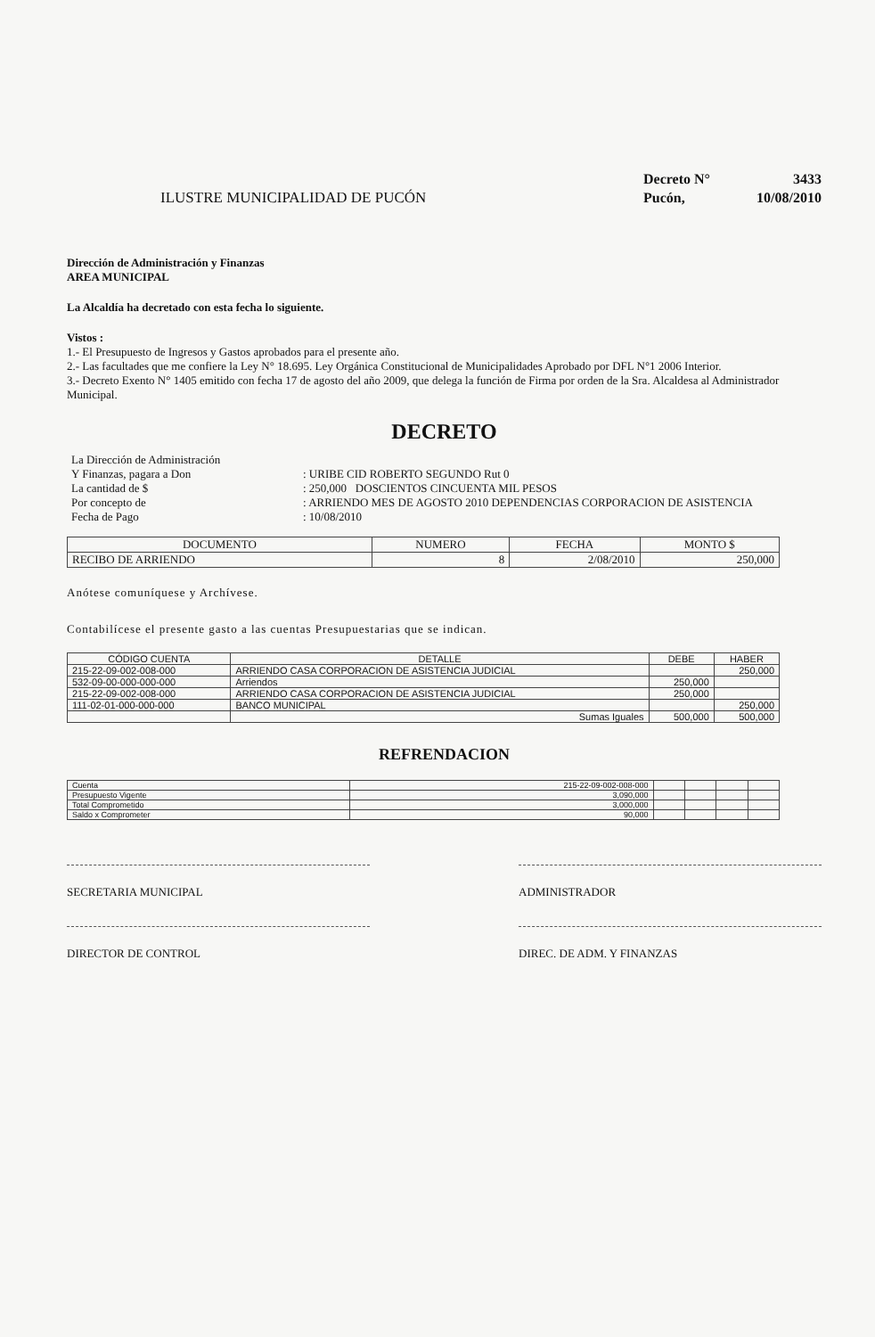ILUSTRE MUNICIPALIDAD DE PUCÓN
Decreto N° 3433
Pucón, 10/08/2010
Dirección de Administración y Finanzas
AREA MUNICIPAL
La Alcaldía ha decretado con esta fecha lo siguiente.
Vistos :
1.- El Presupuesto de Ingresos y Gastos aprobados para el presente año.
2.- Las facultades que me confiere la Ley N° 18.695. Ley Orgánica Constitucional de Municipalidades Aprobado por DFL N°1 2006 Interior.
3.- Decreto Exento N° 1405 emitido con fecha 17 de agosto del año 2009, que delega la función de Firma por orden de la Sra. Alcaldesa al Administrador Municipal.
DECRETO
| La Dirección de Administración | |
| Y Finanzas, pagara a Don | : URIBE CID ROBERTO SEGUNDO Rut 0 |
| La cantidad de $ | : 250,000 DOSCIENTOS CINCUENTA MIL PESOS |
| Por concepto de | : ARRIENDO MES DE AGOSTO 2010 DEPENDENCIAS CORPORACION DE ASISTENCIA |
| Fecha de Pago | : 10/08/2010 |
| DOCUMENTO | NUMERO | FECHA | MONTO $ |
| --- | --- | --- | --- |
| RECIBO DE ARRIENDO | 8 | 2/08/2010 | 250,000 |
Anótese comuníquese y Archívese.
Contabilícese el presente gasto a las cuentas Presupuestarias que se indican.
| CÓDIGO CUENTA | DETALLE | DEBE | HABER |
| --- | --- | --- | --- |
| 215-22-09-002-008-000 | ARRIENDO CASA CORPORACION DE ASISTENCIA JUDICIAL | | 250,000 |
| 532-09-00-000-000-000 | Arriendos | 250,000 | |
| 215-22-09-002-008-000 | ARRIENDO CASA CORPORACION DE ASISTENCIA JUDICIAL | 250,000 | |
| 111-02-01-000-000-000 | BANCO MUNICIPAL | | 250,000 |
| | Sumas Iguales | 500,000 | 500,000 |
REFRENDACION
| Cuenta | 215-22-09-002-008-000 | | | | |
| Presupuesto Vigente | 3,090,000 | | | | |
| Total Comprometido | 3,000,000 | | | | |
| Saldo x Comprometer | 90,000 | | | | |
SECRETARIA MUNICIPAL ADMINISTRADOR
DIRECTOR DE CONTROL DIREC. DE ADM. Y FINANZAS